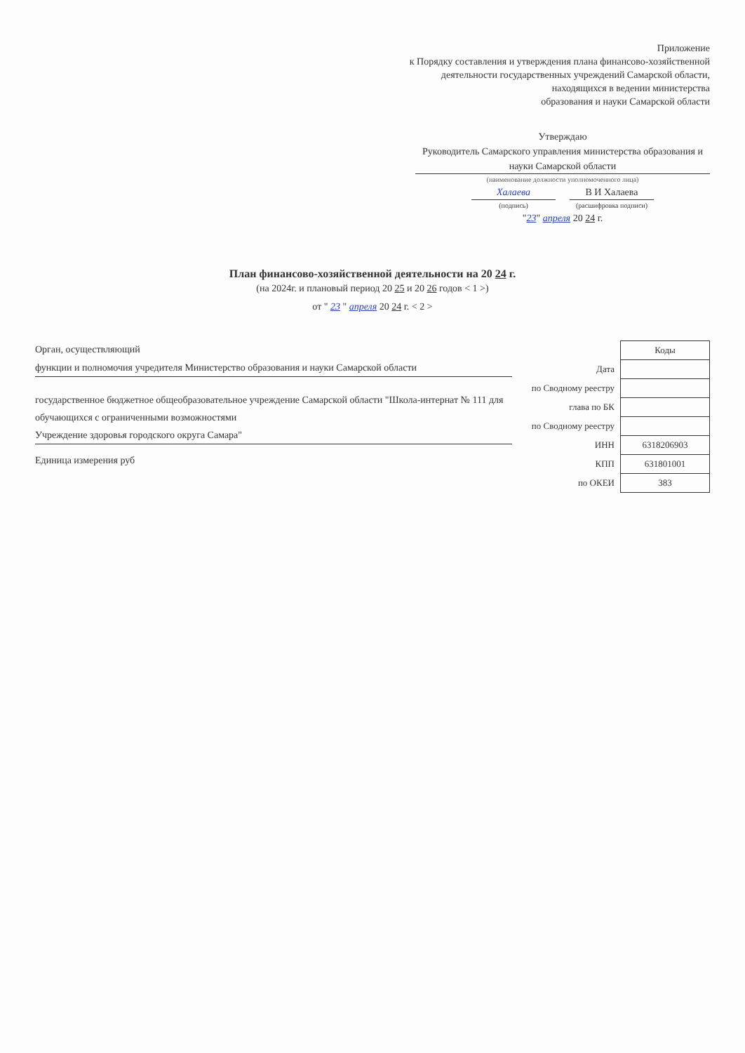Приложение
к Порядку составления и утверждения плана финансово-хозяйственной
деятельности государственных учреждений Самарской области,
находящихся в ведении министерства
образования и науки Самарской области
Утверждаю
Руководитель Самарского управления министерства образования и науки Самарской области
(наименование должности уполномоченного лица)
Халаева В И Халаева
(подпись) (расшифровка подписи)
"23" апреля 20 24 г.
План финансово-хозяйственной деятельности на 20 24 г.
(на 2024г. и плановый период 20 25 и 20 26 годов < 1 >)
от " 23 " апреля 20 24 г. < 2 >
Орган, осуществляющий
функции и полномочия учредителя Министерство образования и науки Самарской области
государственное бюджетное общеобразовательное учреждение Самарской области "Школа-интернат № 111 для обучающихся с ограниченными возможностями
Учреждение здоровья городского округа Самара"
Единица измерения руб
| | Коды |
| --- | --- |
| Дата | |
| по Сводному реестру | |
| глава по БК | |
| по Сводному реестру | |
| ИНН | 6318206903 |
| КПП | 631801001 |
| по ОКЕИ | 383 |